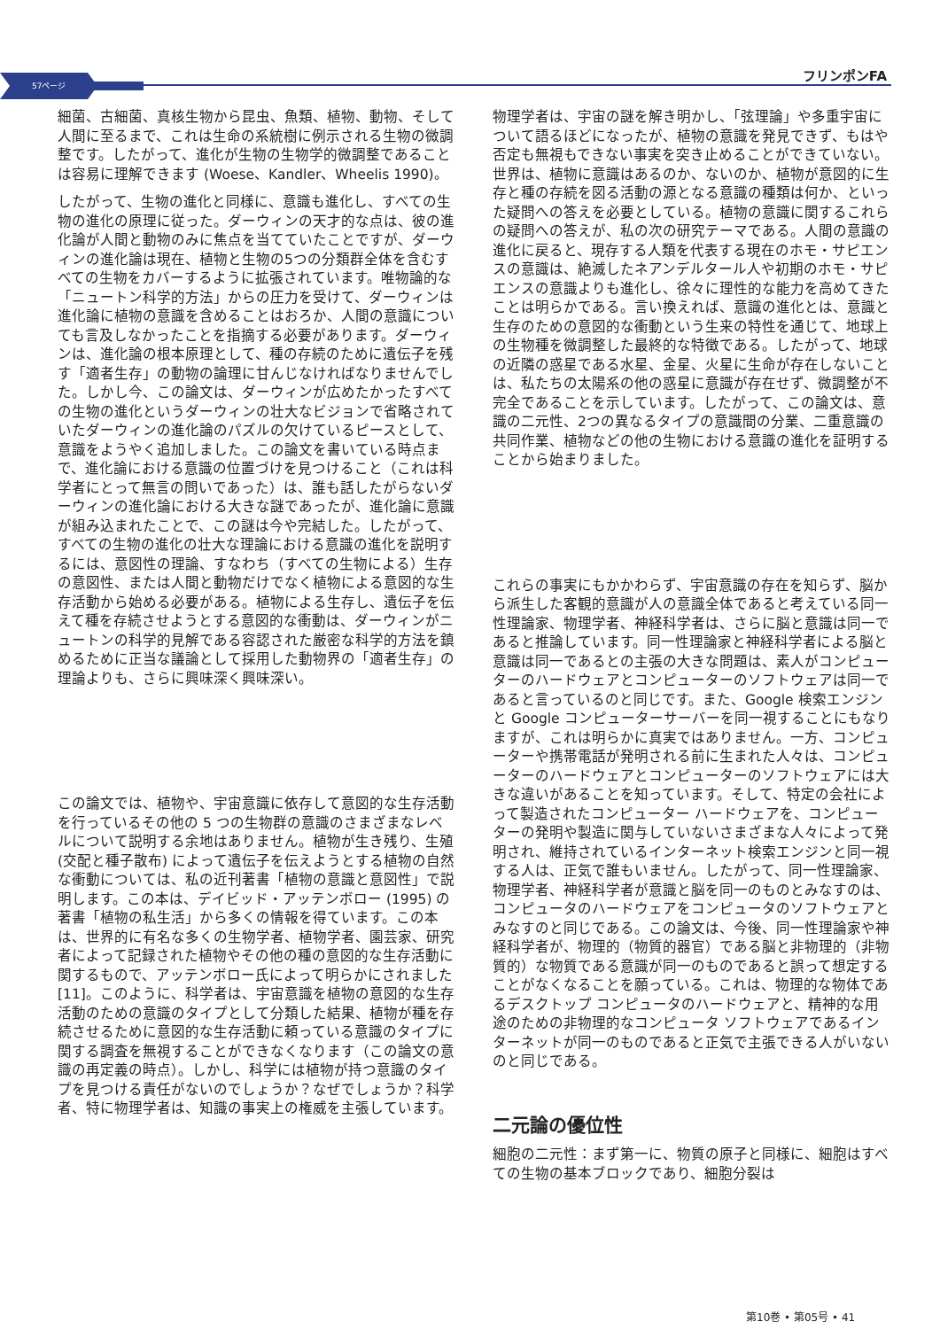57ページ
フリンポンFA
細菌、古細菌、真核生物から昆虫、魚類、植物、動物、そして人間に至るまで、これは生命の系統樹に例示される生物の微調整です。したがって、進化が生物の生物学的微調整であることは容易に理解できます (Woese、Kandler、Wheelis 1990)。
したがって、生物の進化と同様に、意識も進化し、すべての生物の進化の原理に従った。ダーウィンの天才的な点は、彼の進化論が人間と動物のみに焦点を当てていたことですが、ダーウィンの進化論は現在、植物と生物の5つの分類群全体を含むすべての生物をカバーするように拡張されています。唯物論的な「ニュートン科学的方法」からの圧力を受けて、ダーウィンは進化論に植物の意識を含めることはおろか、人間の意識についても言及しなかったことを指摘する必要があります。ダーウィンは、進化論の根本原理として、種の存続のために遺伝子を残す「適者生存」の動物の論理に甘んじなければなりませんでした。しかし今、この論文は、ダーウィンが広めたかったすべての生物の進化というダーウィンの壮大なビジョンで省略されていたダーウィンの進化論のパズルの欠けているピースとして、意識をようやく追加しました。この論文を書いている時点まで、進化論における意識の位置づけを見つけること（これは科学者にとって無言の問いであった）は、誰も話したがらないダーウィンの進化論における大きな謎であったが、進化論に意識が組み込まれたことで、この謎は今や完結した。したがって、すべての生物の進化の壮大な理論における意識の進化を説明するには、意図性の理論、すなわち（すべての生物による）生存の意図性、または人間と動物だけでなく植物による意図的な生存活動から始める必要がある。植物による生存し、遺伝子を伝えて種を存続させようとする意図的な衝動は、ダーウィンがニュートンの科学的見解である容認された厳密な科学的方法を鎮めるために正当な議論として採用した動物界の「適者生存」の理論よりも、さらに興味深く興味深い。
この論文では、植物や、宇宙意識に依存して意図的な生存活動を行っているその他の 5 つの生物群の意識のさまざまなレベルについて説明する余地はありません。植物が生き残り、生殖 (交配と種子散布) によって遺伝子を伝えようとする植物の自然な衝動については、私の近刊著書「植物の意識と意図性」で説明します。この本は、デイビッド・アッテンボロー (1995) の著書「植物の私生活」から多くの情報を得ています。この本は、世界的に有名な多くの生物学者、植物学者、園芸家、研究者によって記録された植物やその他の種の意図的な生存活動に関するもので、アッテンボロー氏によって明らかにされました [11]。このように、科学者は、宇宙意識を植物の意図的な生存活動のための意識のタイプとして分類した結果、植物が種を存続させるために意図的な生存活動に頼っている意識のタイプに関する調査を無視することができなくなります（この論文の意識の再定義の時点）。しかし、科学には植物が持つ意識のタイプを見つける責任がないのでしょうか？なぜでしょうか？科学者、特に物理学者は、知識の事実上の権威を主張しています。
物理学者は、宇宙の謎を解き明かし、「弦理論」や多重宇宙について語るほどになったが、植物の意識を発見できず、もはや否定も無視もできない事実を突き止めることができていない。世界は、植物に意識はあるのか、ないのか、植物が意図的に生存と種の存続を図る活動の源となる意識の種類は何か、といった疑問への答えを必要としている。植物の意識に関するこれらの疑問への答えが、私の次の研究テーマである。人間の意識の進化に戻ると、現存する人類を代表する現在のホモ・サピエンスの意識は、絶滅したネアンデルタール人や初期のホモ・サピエンスの意識よりも進化し、徐々に理性的な能力を高めてきたことは明らかである。言い換えれば、意識の進化とは、意識と生存のための意図的な衝動という生来の特性を通じて、地球上の生物種を微調整した最終的な特徴である。したがって、地球の近隣の惑星である水星、金星、火星に生命が存在しないことは、私たちの太陽系の他の惑星に意識が存在せず、微調整が不完全であることを示しています。したがって、この論文は、意識の二元性、2つの異なるタイプの意識間の分業、二重意識の共同作業、植物などの他の生物における意識の進化を証明することから始まりました。
これらの事実にもかかわらず、宇宙意識の存在を知らず、脳から派生した客観的意識が人の意識全体であると考えている同一性理論家、物理学者、神経科学者は、さらに脳と意識は同一であると推論しています。同一性理論家と神経科学者による脳と意識は同一であるとの主張の大きな問題は、素人がコンピューターのハードウェアとコンピューターのソフトウェアは同一であると言っているのと同じです。また、Google 検索エンジンと Google コンピューターサーバーを同一視することにもなりますが、これは明らかに真実ではありません。一方、コンピューターや携帯電話が発明される前に生まれた人々は、コンピューターのハードウェアとコンピューターのソフトウェアには大きな違いがあることを知っています。そして、特定の会社によって製造されたコンピューター ハードウェアを、コンピューターの発明や製造に関与していないさまざまな人々によって発明され、維持されているインターネット検索エンジンと同一視する人は、正気で誰もいません。したがって、同一性理論家、物理学者、神経科学者が意識と脳を同一のものとみなすのは、コンピュータのハードウェアをコンピュータのソフトウェアとみなすのと同じである。この論文は、今後、同一性理論家や神経科学者が、物理的（物質的器官）である脳と非物理的（非物質的）な物質である意識が同一のものであると誤って想定することがなくなることを願っている。これは、物理的な物体であるデスクトップ コンピュータのハードウェアと、精神的な用途のための非物理的なコンピュータ ソフトウェアであるインターネットが同一のものであると正気で主張できる人がいないのと同じである。
二元論の優位性
細胞の二元性：まず第一に、物質の原子と同様に、細胞はすべての生物の基本ブロックであり、細胞分裂は
第10巻 • 第05号 • 41